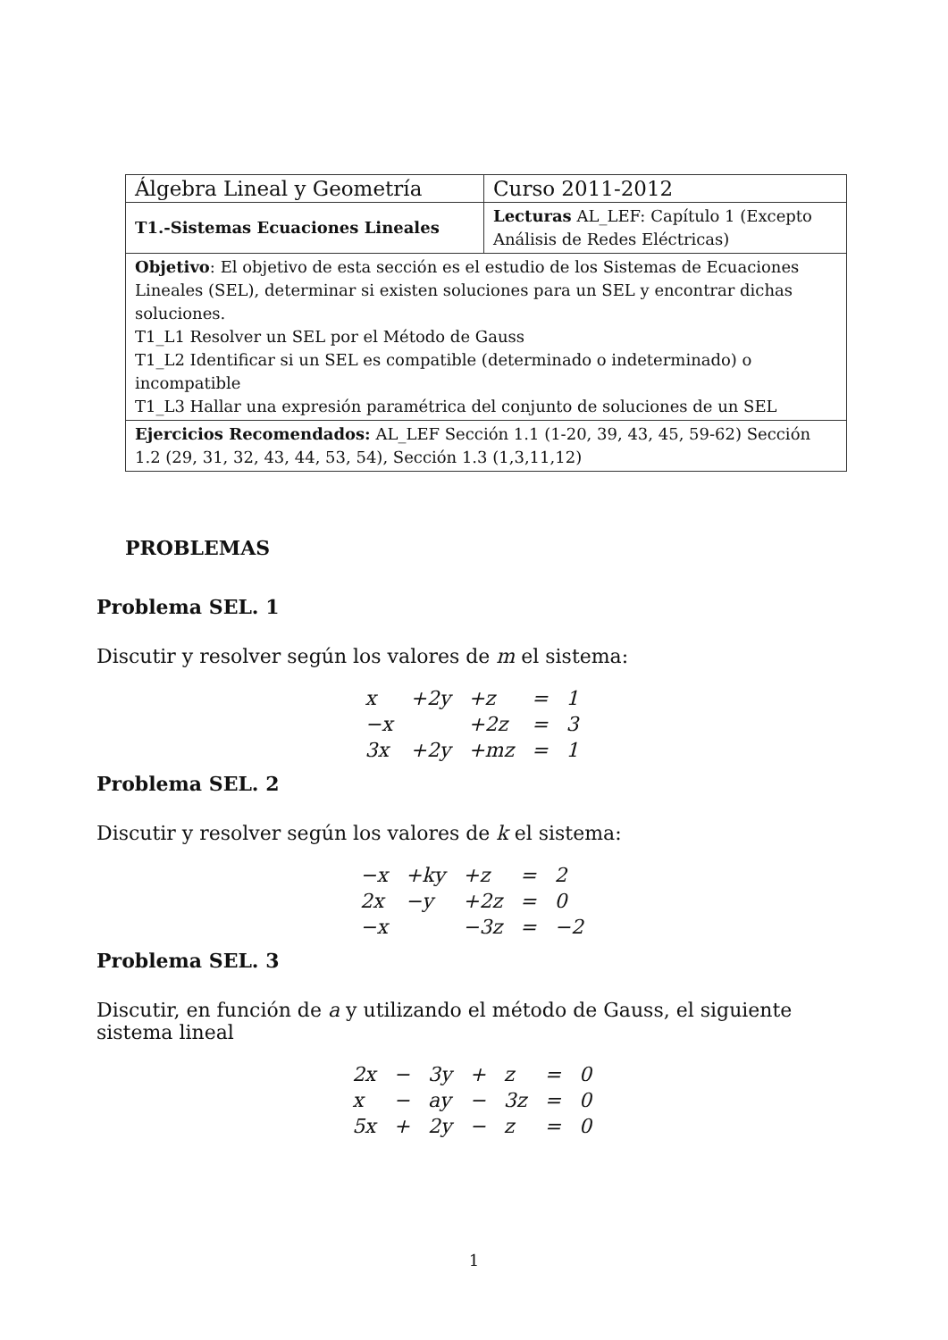| Álgebra Lineal y Geometría | Curso 2011-2012 |
| T1.-Sistemas Ecuaciones Lineales | Lecturas AL_LEF: Capítulo 1 (Excepto Análisis de Redes Eléctricas) |
| Objetivo : El objetivo de esta sección es el estudio de los Sistemas de Ecuaciones Lineales (SEL), determinar si existen soluciones para un SEL y encontrar dichas soluciones. T1_L1 Resolver un SEL por el Método de Gauss T1_L2 Identificar si un SEL es compatible (determinado o indeterminado) o incompatible T1_L3 Hallar una expresión paramétrica del conjunto de soluciones de un SEL | |
| Ejercicios Recomendados: AL_LEF Sección 1.1 (1-20, 39, 43, 45, 59-62) Sección 1.2 (29, 31, 32, 43, 44, 53, 54), Sección 1.3 (1,3,11,12) | |
PROBLEMAS
Problema SEL. 1
Discutir y resolver según los valores de m el sistema:
| x | +2y | +z | = | 1 |
| −x | | +2z | = | 3 |
| 3x | +2y | +mz | = | 1 |
Problema SEL. 2
Discutir y resolver según los valores de k el sistema:
| −x | +ky | +z | = | 2 |
| 2x | −y | +2z | = | 0 |
| −x | | −3z | = | −2 |
Problema SEL. 3
Discutir, en función de a y utilizando el método de Gauss, el siguiente sistema lineal
| 2x | − | 3y | + | z | = | 0 |
| x | − | ay | − | 3z | = | 0 |
| 5x | + | 2y | − | z | = | 0 |
1